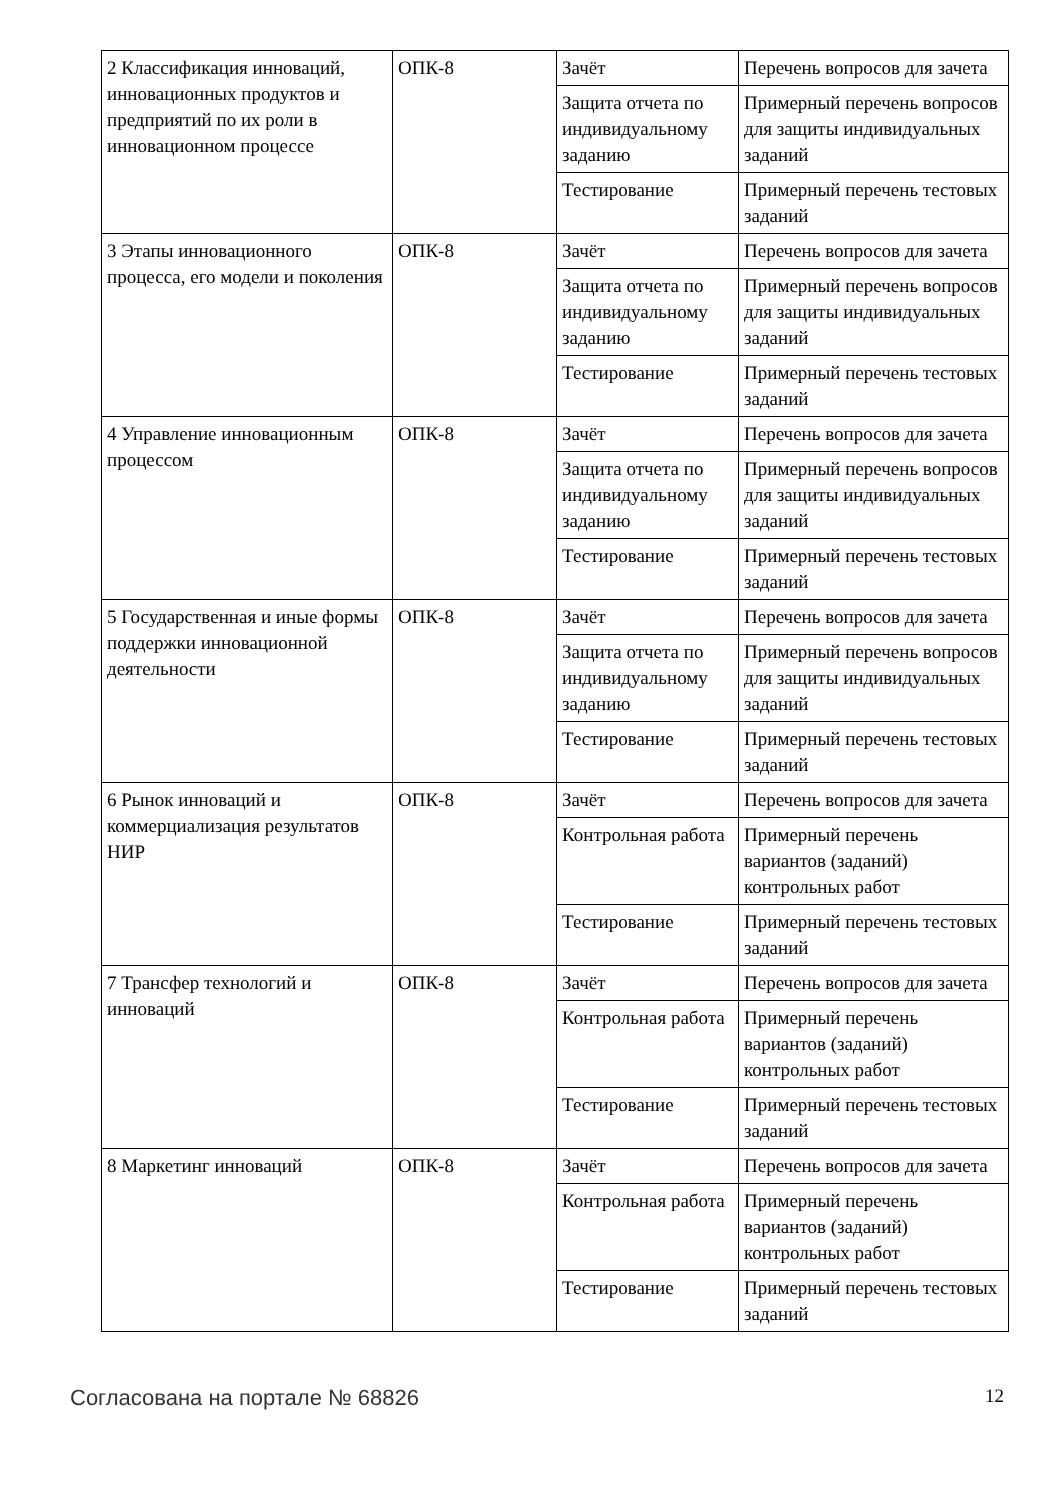| 2 Классификация инноваций, инновационных продуктов и предприятий по их роли в инновационном процессе | ОПК-8 | Зачёт | Перечень вопросов для зачета |
| | | Защита отчета по индивидуальному заданию | Примерный перечень вопросов для защиты индивидуальных заданий |
| | | Тестирование | Примерный перечень тестовых заданий |
| 3 Этапы инновационного процесса, его модели и поколения | ОПК-8 | Зачёт | Перечень вопросов для зачета |
| | | Защита отчета по индивидуальному заданию | Примерный перечень вопросов для защиты индивидуальных заданий |
| | | Тестирование | Примерный перечень тестовых заданий |
| 4 Управление инновационным процессом | ОПК-8 | Зачёт | Перечень вопросов для зачета |
| | | Защита отчета по индивидуальному заданию | Примерный перечень вопросов для защиты индивидуальных заданий |
| | | Тестирование | Примерный перечень тестовых заданий |
| 5 Государственная и иные формы поддержки инновационной деятельности | ОПК-8 | Зачёт | Перечень вопросов для зачета |
| | | Защита отчета по индивидуальному заданию | Примерный перечень вопросов для защиты индивидуальных заданий |
| | | Тестирование | Примерный перечень тестовых заданий |
| 6 Рынок инноваций и коммерциализация результатов НИР | ОПК-8 | Зачёт | Перечень вопросов для зачета |
| | | Контрольная работа | Примерный перечень вариантов (заданий) контрольных работ |
| | | Тестирование | Примерный перечень тестовых заданий |
| 7 Трансфер технологий и инноваций | ОПК-8 | Зачёт | Перечень вопросов для зачета |
| | | Контрольная работа | Примерный перечень вариантов (заданий) контрольных работ |
| | | Тестирование | Примерный перечень тестовых заданий |
| 8 Маркетинг инноваций | ОПК-8 | Зачёт | Перечень вопросов для зачета |
| | | Контрольная работа | Примерный перечень вариантов (заданий) контрольных работ |
| | | Тестирование | Примерный перечень тестовых заданий |
Согласована на портале № 68826 12